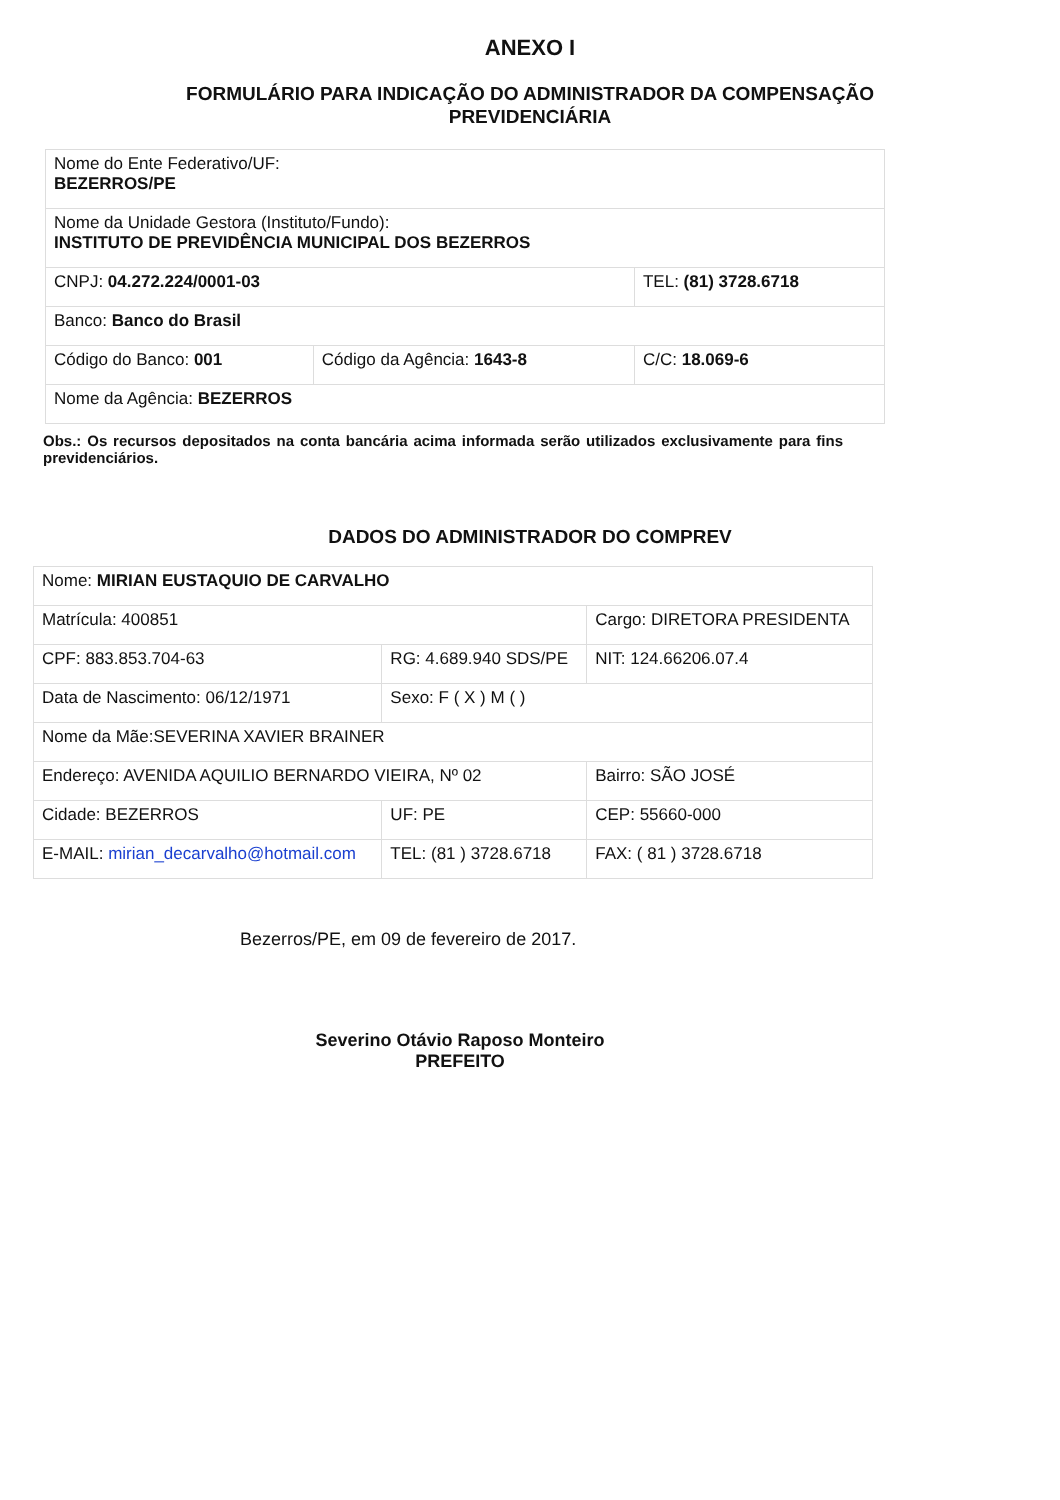ANEXO I
FORMULÁRIO PARA INDICAÇÃO DO ADMINISTRADOR DA COMPENSAÇÃO
PREVIDENCIÁRIA
| Nome do Ente Federativo/UF: BEZERROS/PE | | |
| Nome da Unidade Gestora (Instituto/Fundo): INSTITUTO DE PREVIDÊNCIA MUNICIPAL DOS BEZERROS | | |
| CNPJ: 04.272.224/0001-03 | | TEL: (81) 3728.6718 |
| Banco: Banco do Brasil | | |
| Código do Banco: 001 | Código da Agência: 1643-8 | C/C: 18.069-6 |
| Nome da Agência: BEZERROS | | |
Obs.: Os recursos depositados na conta bancária acima informada serão utilizados exclusivamente para fins previdenciários.
DADOS DO ADMINISTRADOR DO COMPREV
| Nome: MIRIAN EUSTAQUIO DE CARVALHO | | | |
| Matrícula: 400851 | | | Cargo: DIRETORA PRESIDENTA |
| CPF: 883.853.704-63 | RG: 4.689.940 SDS/PE | | NIT: 124.66206.07.4 |
| Data de Nascimento: 06/12/1971 | | Sexo: F ( X ) M ( ) | |
| Nome da Mãe:SEVERINA XAVIER BRAINER | | | |
| Endereço: AVENIDA AQUILIO BERNARDO VIEIRA, Nº 02 | | | Bairro: SÃO JOSÉ |
| Cidade: BEZERROS | | UF: PE | CEP: 55660-000 |
| E-MAIL: mirian_decarvalho@hotmail.com | TEL: (81 ) 3728.6718 | | FAX: ( 81 ) 3728.6718 |
Bezerros/PE, em 09 de fevereiro de 2017.
Severino Otávio Raposo Monteiro
PREFEITO